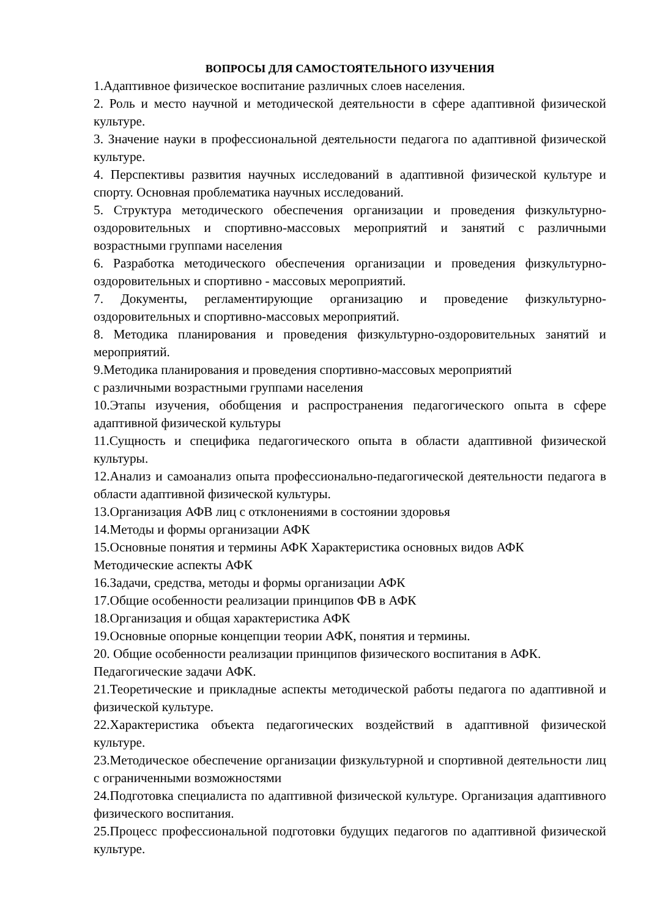ВОПРОСЫ ДЛЯ САМОСТОЯТЕЛЬНОГО ИЗУЧЕНИЯ
1.Адаптивное физическое воспитание различных слоев населения.
2. Роль и место научной и методической деятельности в сфере адаптивной физической культуре.
3. Значение науки в профессиональной деятельности педагога по адаптивной физической культуре.
4. Перспективы развития научных исследований в адаптивной физической культуре и спорту. Основная проблематика научных исследований.
5. Структура методического обеспечения организации и проведения физкультурно-оздоровительных и спортивно-массовых мероприятий и занятий с различными возрастными группами населения
6. Разработка методического обеспечения организации и проведения физкультурно-оздоровительных и спортивно - массовых мероприятий.
7. Документы, регламентирующие организацию и проведение физкультурно-оздоровительных и спортивно-массовых мероприятий.
8. Методика планирования и проведения физкультурно-оздоровительных занятий и мероприятий.
9.Методика планирования и проведения спортивно-массовых мероприятий
с различными возрастными группами населения
10.Этапы изучения, обобщения и распространения педагогического опыта в сфере адаптивной физической культуры
11.Сущность и специфика педагогического опыта в области адаптивной физической культуры.
12.Анализ и самоанализ опыта профессионально-педагогической деятельности педагога в области адаптивной физической культуры.
13.Организация АФВ лиц с отклонениями в состоянии здоровья
14.Методы и формы организации АФК
15.Основные понятия и термины АФК Характеристика основных видов АФК Методические аспекты АФК
16.Задачи, средства, методы и формы организации АФК
17.Общие особенности реализации принципов ФВ в АФК
18.Организация и общая характеристика АФК
19.Основные опорные концепции теории АФК, понятия и термины.
20. Общие особенности реализации принципов физического воспитания в АФК. Педагогические задачи АФК.
21.Теоретические и прикладные аспекты методической работы педагога по адаптивной и физической культуре.
22.Характеристика объекта педагогических воздействий в адаптивной физической культуре.
23.Методическое обеспечение организации физкультурной и спортивной деятельности лиц с ограниченными возможностями
24.Подготовка специалиста по адаптивной физической культуре. Организация адаптивного физического воспитания.
25.Процесс профессиональной подготовки будущих педагогов по адаптивной физической культуре.